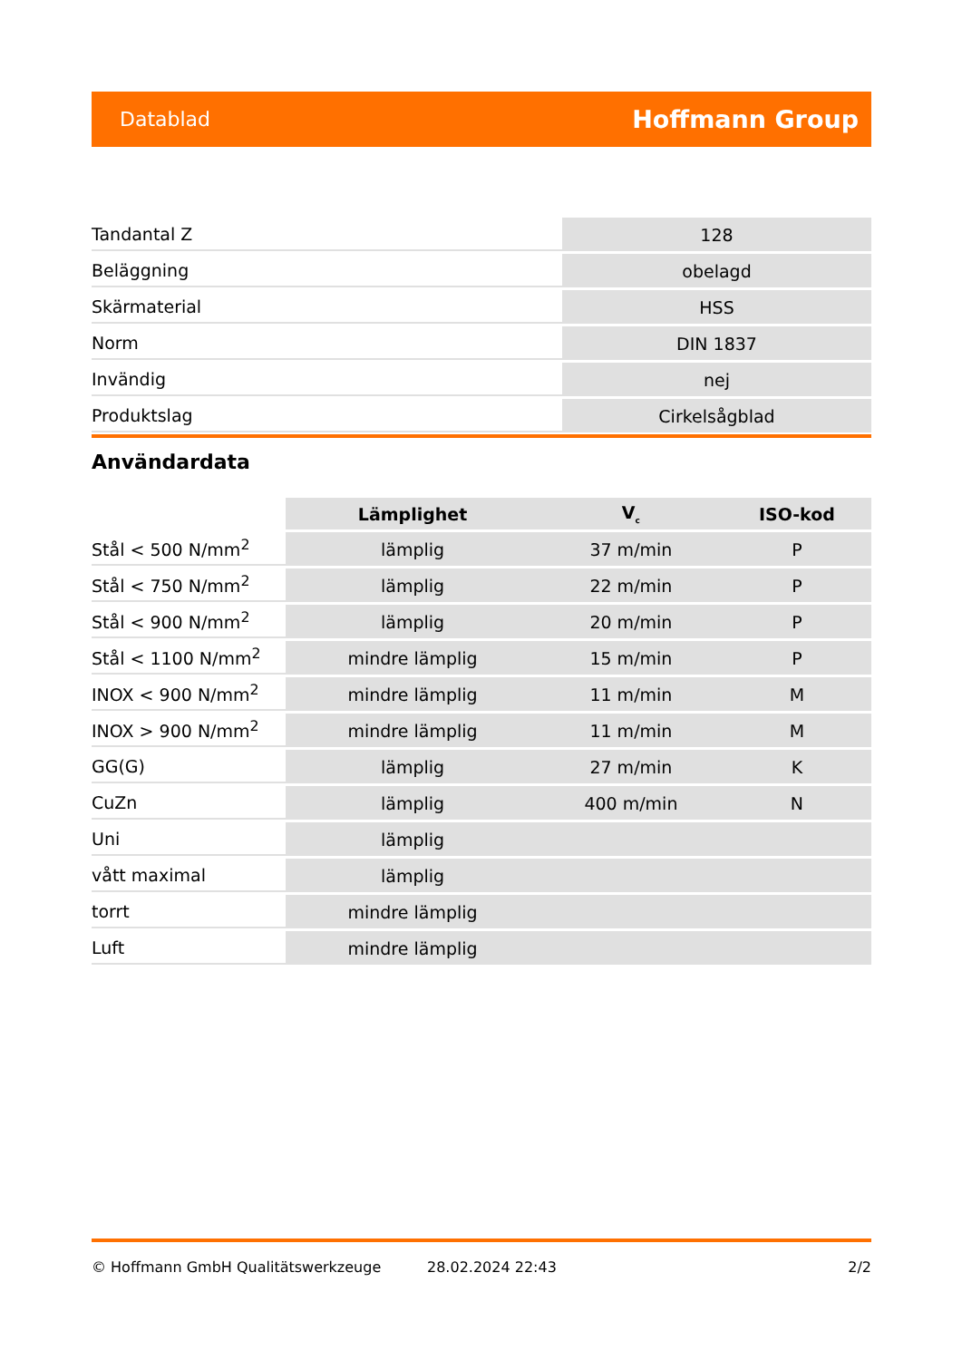Datablad Hoffmann Group
| Tandantal Z | 128 |
| Beläggning | obelagd |
| Skärmaterial | HSS |
| Norm | DIN 1837 |
| Invändig | nej |
| Produktslag | Cirkelsågblad |
Användardata
| | Lämplighet | V<sub>c</sub> | ISO-kod |
| --- | --- | --- | --- |
| Stål < 500 N/mm<sup>2</sup> | lämplig | 37 m/min | P |
| Stål < 750 N/mm<sup>2</sup> | lämplig | 22 m/min | P |
| Stål < 900 N/mm<sup>2</sup> | lämplig | 20 m/min | P |
| Stål < 1100 N/mm<sup>2</sup> | mindre lämplig | 15 m/min | P |
| INOX < 900 N/mm<sup>2</sup> | mindre lämplig | 11 m/min | M |
| INOX > 900 N/mm<sup>2</sup> | mindre lämplig | 11 m/min | M |
| GG(G) | lämplig | 27 m/min | K |
| CuZn | lämplig | 400 m/min | N |
| Uni | lämplig | | |
| vått maximal | lämplig | | |
| torrt | mindre lämplig | | |
| Luft | mindre lämplig | | |
© Hoffmann GmbH Qualitätswerkzeuge 28.02.2024 22:43 2/2